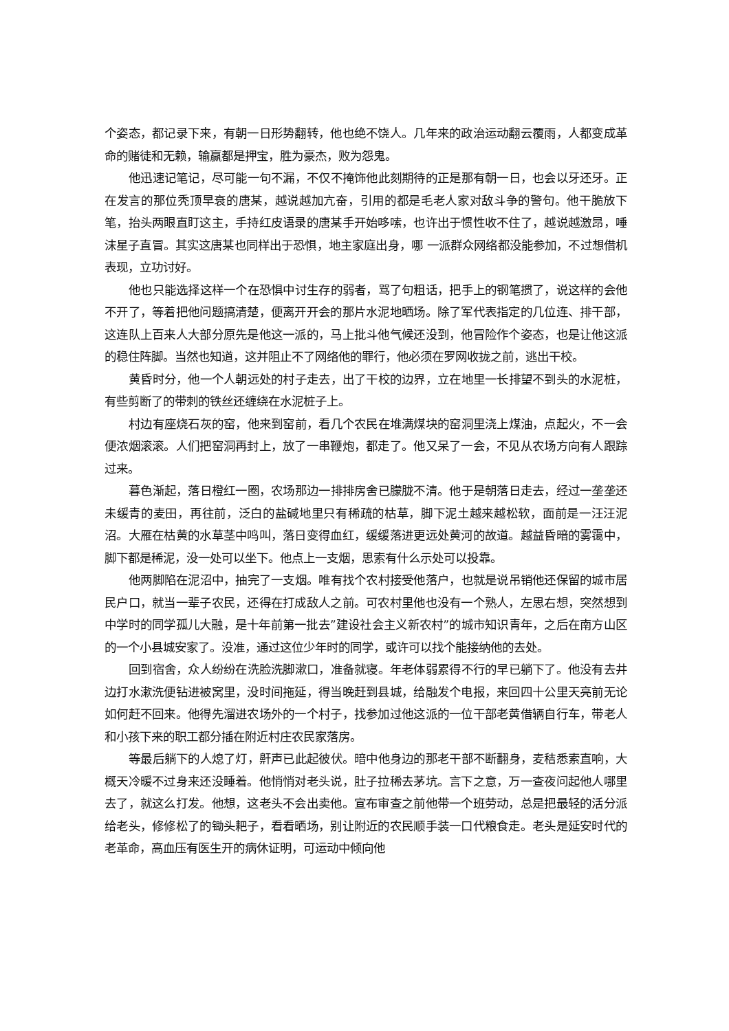个姿态，都记录下来，有朝一日形势翻转，他也绝不饶人。几年来的政治运动翻云覆雨，人都变成革命的赌徒和无赖，输赢都是押宝，胜为豪杰，败为怨鬼。
他迅速记笔记，尽可能一句不漏，不仅不掩饰他此刻期待的正是那有朝一日，也会以牙还牙。正在发言的那位秃顶早衰的唐某，越说越加亢奋，引用的都是毛老人家对敌斗争的警句。他干脆放下笔，抬头两眼直盯这主，手持红皮语录的唐某手开始哆嗦，也许出于惯性收不住了，越说越激昂，唾沫星子直冒。其实这唐某也同样出于恐惧，地主家庭出身，哪 一派群众网络都没能参加，不过想借机表现，立功讨好。
他也只能选择这样一个在恐惧中讨生存的弱者，骂了句粗话，把手上的钢笔掼了，说这样的会他不开了，等着把他问题搞清楚，便离开开会的那片水泥地晒场。除了军代表指定的几位连、排干部，这连队上百来人大部分原先是他这一派的，马上批斗他气候还没到，他冒险作个姿态，也是让他这派的稳住阵脚。当然也知道，这并阻止不了网络他的罪行，他必须在罗网收拢之前，逃出干校。
黄昏时分，他一个人朝远处的村子走去，出了干校的边界，立在地里一长排望不到头的水泥桩，有些剪断了的带刺的铁丝还缠绕在水泥桩子上。
村边有座烧石灰的窑，他来到窑前，看几个农民在堆满煤块的窑洞里浇上煤油，点起火，不一会便浓烟滚滚。人们把窑洞再封上，放了一串鞭炮，都走了。他又呆了一会，不见从农场方向有人跟踪过来。
暮色渐起，落日橙红一圈，农场那边一排排房舍已朦胧不清。他于是朝落日走去，经过一垄垄还未缓青的麦田，再往前，泛白的盐碱地里只有稀疏的枯草，脚下泥土越来越松软，面前是一汪汪泥沼。大雁在枯黄的水草茎中鸣叫，落日变得血红，缓缓落进更远处黄河的故道。越益昏暗的雾霭中，脚下都是稀泥，没一处可以坐下。他点上一支烟，思索有什么示处可以投靠。
他两脚陷在泥沼中，抽完了一支烟。唯有找个农村接受他落户，也就是说吊销他还保留的城市居民户口，就当一辈子农民，还得在打成敌人之前。可农村里他也没有一个熟人，左思右想，突然想到中学时的同学孤儿大融，是十年前第一批去”建设社会主义新农村”的城市知识青年，之后在南方山区的一个小县城安家了。没准，通过这位少年时的同学，或许可以找个能接纳他的去处。
回到宿舍，众人纷纷在洗脸洗脚漱口，准备就寝。年老体弱累得不行的早已躺下了。他没有去井边打水漱洗便钻进被窝里，没时间拖延，得当晚赶到县城，给融发个电报，来回四十公里天亮前无论如何赶不回来。他得先溜进农场外的一个村子，找参加过他这派的一位干部老黄借辆自行车，带老人和小孩下来的职工都分插在附近村庄农民家落房。
等最后躺下的人熄了灯，鼾声已此起彼伏。暗中他身边的那老干部不断翻身，麦秸悉索直响，大概天冷暖不过身来还没睡着。他悄悄对老头说，肚子拉稀去茅坑。言下之意，万一查夜问起他人哪里去了，就这么打发。他想，这老头不会出卖他。宣布审查之前他带一个班劳动，总是把最轻的活分派给老头，修修松了的锄头耙子，看看晒场，别让附近的农民顺手装一口代粮食走。老头是延安时代的老革命，高血压有医生开的病休证明，可运动中倾向他